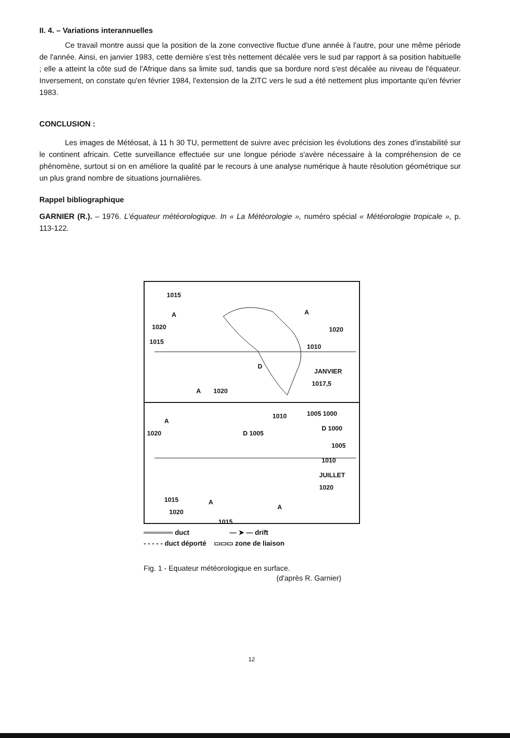II. 4. – Variations interannuelles
Ce travail montre aussi que la position de la zone convective fluctue d'une année à l'autre, pour une même période de l'année. Ainsi, en janvier 1983, cette dernière s'est très nettement décalée vers le sud par rapport à sa position habituelle ; elle a atteint la côte sud de l'Afrique dans sa limite sud, tandis que sa bordure nord s'est décalée au niveau de l'équateur. Inversement, on constate qu'en février 1984, l'extension de la ZITC vers le sud a été nettement plus importante qu'en février 1983.
CONCLUSION :
Les images de Météosat, à 11 h 30 TU, permettent de suivre avec précision les évolutions des zones d'instabilité sur le continent africain. Cette surveillance effectuée sur une longue période s'avère nécessaire à la compréhension de ce phénomène, surtout si on en améliore la qualité par le recours à une analyse numérique à haute résolution géométrique sur un plus grand nombre de situations journalières.
Rappel bibliographique
GARNIER (R.). – 1976. L'équateur météorologique. In « La Météorologie », numéro spécial « Météorologie tropicale », p. 113-122.
1015
A
1020
1015
1010
JANVIER
1017,5
1020
A
D
1020 A
1020
A
1010 1005 1000
D 1005
D 1000
1005
1010
JUILLET
1020
1015 A
1020
A
1015
══════ duct — ➤ — drift
- - - - - duct déporté ▭▭▭ zone de liaison
Fig. 1 - Equateur météorologique en surface.
(d'après R. Garnier)
12